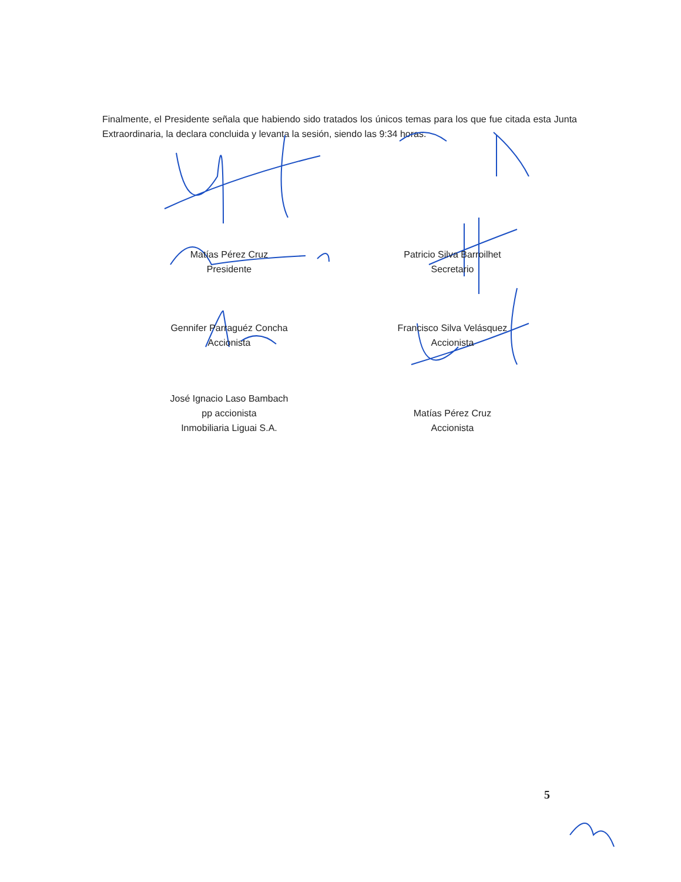Finalmente, el Presidente señala que habiendo sido tratados los únicos temas para los que fue citada esta Junta Extraordinaria, la declara concluida y levanta la sesión, siendo las 9:34 horas.
Matías Pérez Cruz
Presidente
Patricio Silva Barroilhet
Secretario
Gennifer Parraguéz Concha
Accionista
Francisco Silva Velásquez
Accionista
José Ignacio Laso Bambach
pp accionista
Inmobiliaria Liguai S.A.
Matías Pérez Cruz
Accionista
5